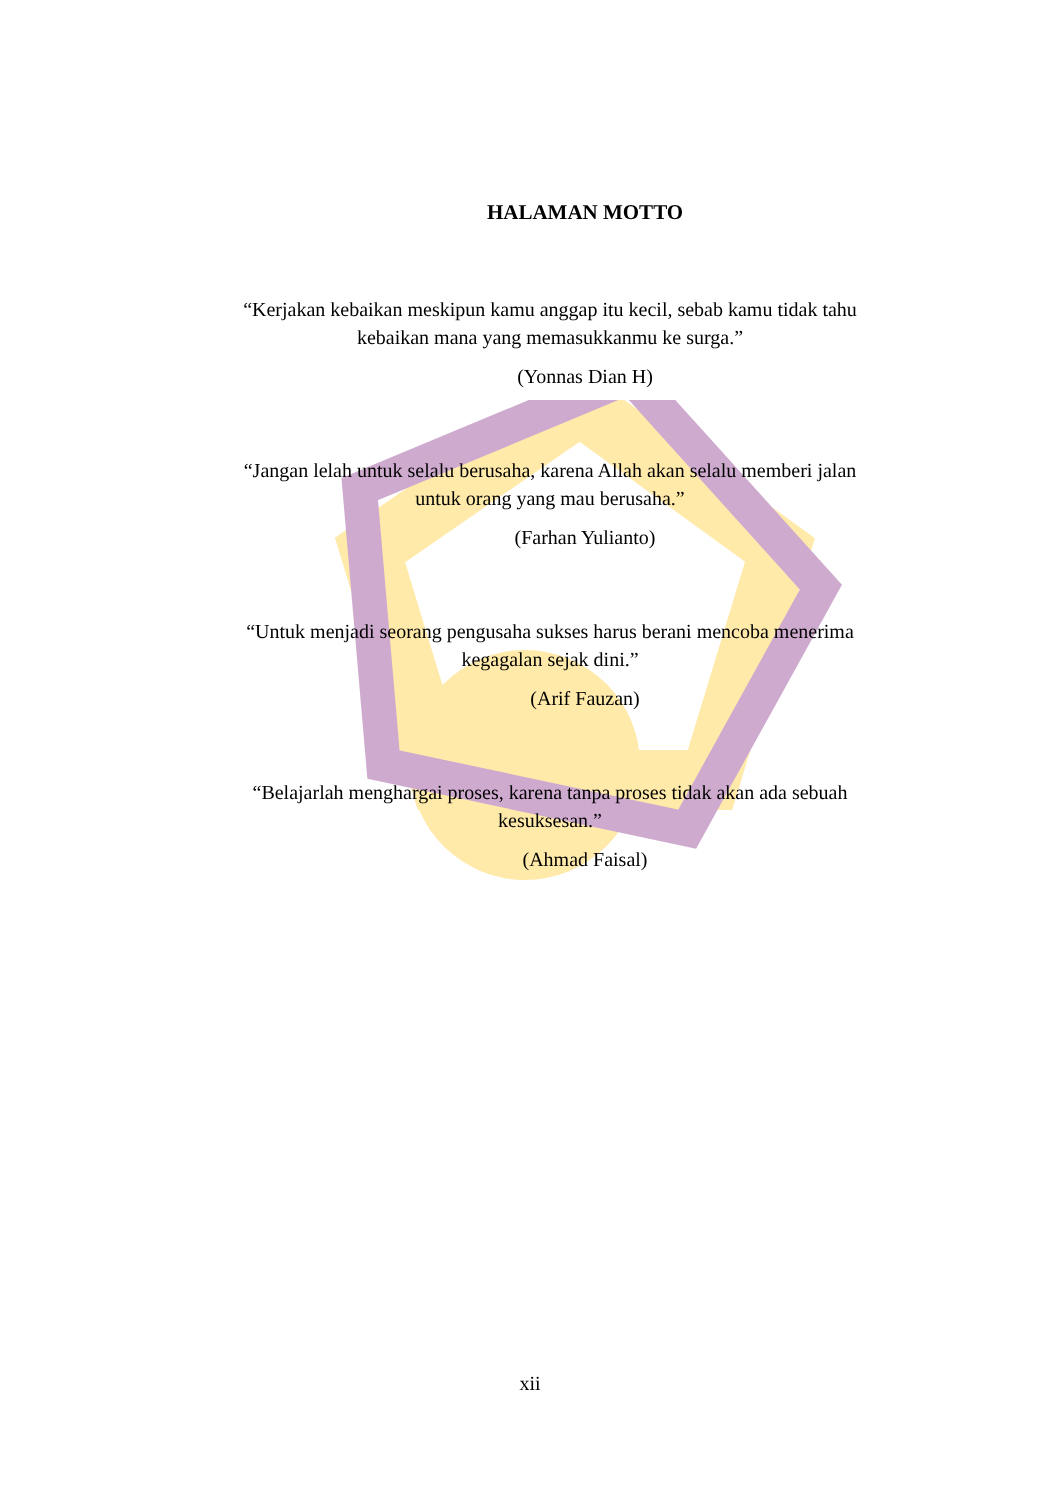HALAMAN MOTTO
“Kerjakan kebaikan meskipun kamu anggap itu kecil, sebab kamu tidak tahu kebaikan mana yang memasukkanmu ke surga.”
(Yonnas Dian H)
“Jangan lelah untuk selalu berusaha, karena Allah akan selalu memberi jalan untuk orang yang mau berusaha.”
(Farhan Yulianto)
“Untuk menjadi seorang pengusaha sukses harus berani mencoba menerima kegagalan sejak dini.”
(Arif Fauzan)
“Belajarlah menghargai proses, karena tanpa proses tidak akan ada sebuah kesuksesan.”
(Ahmad Faisal)
xii